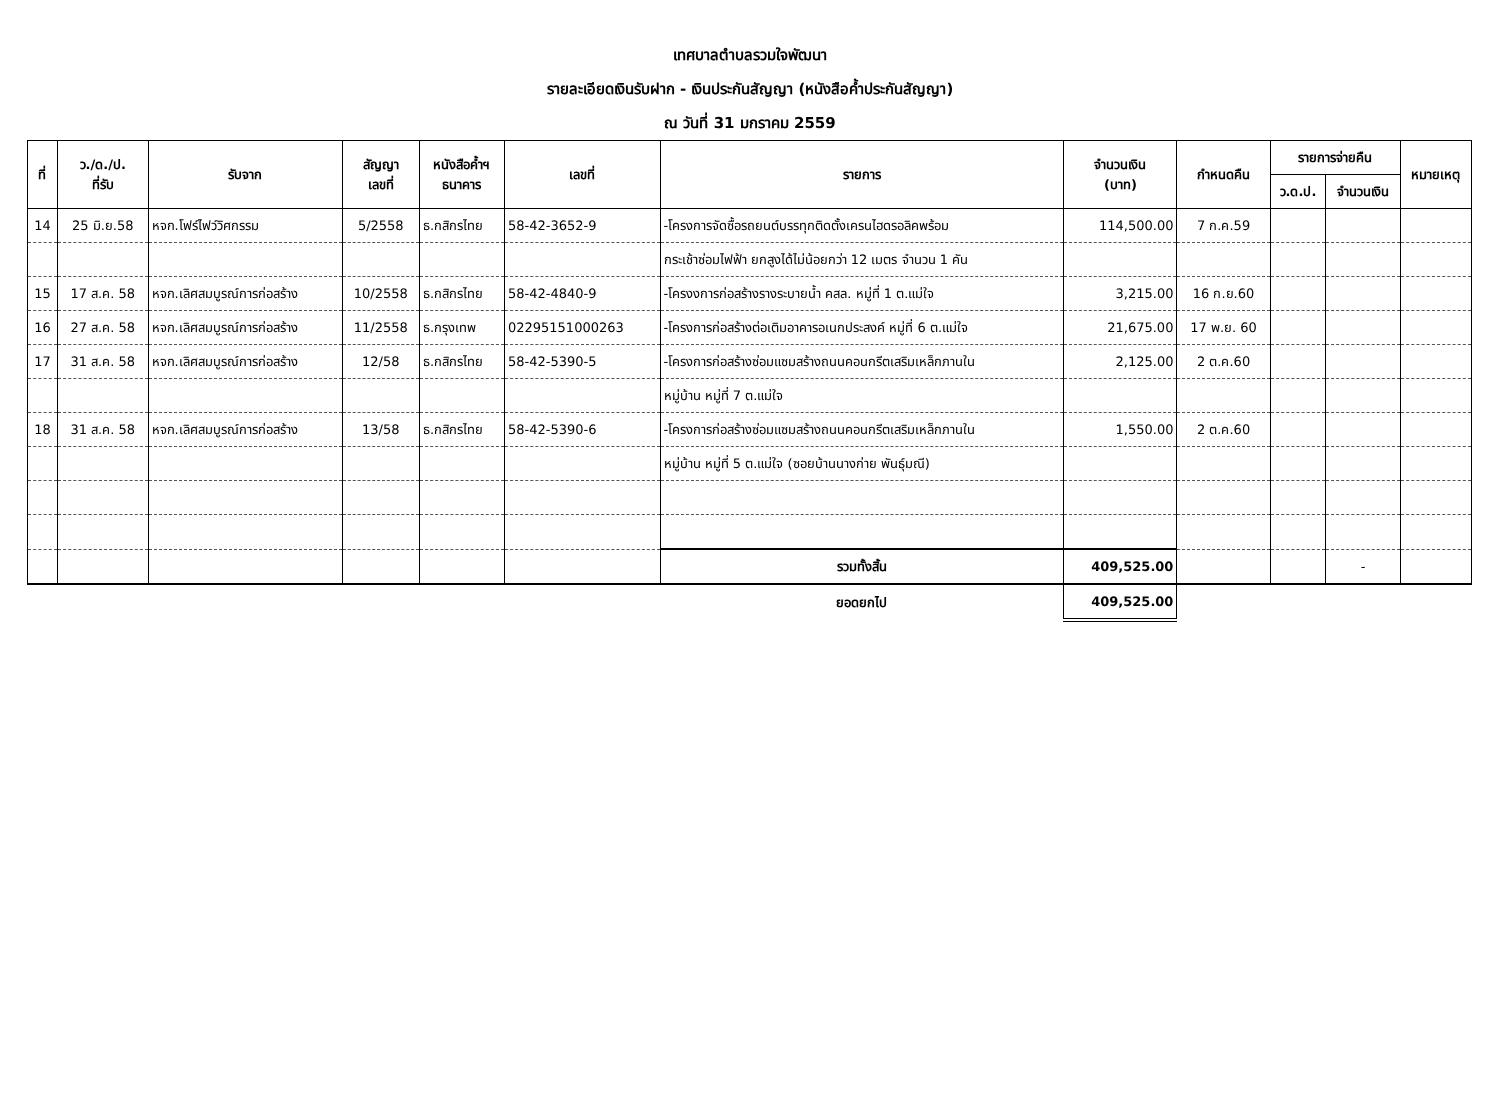เทศบาลตำบลรวมใจพัฒนา
รายละเอียดเงินรับฝาก - เงินประกันสัญญา (หนังสือค้ำประกันสัญญา)
ณ วันที่ 31 มกราคม 2559
| ที่ | ว./ด./ป. ที่รับ | รับจาก | สัญญา เลขที่ | หนังสือค้ำฯ ธนาคาร | เลขที่ | รายการ | จำนวนเงิน (บาท) | กำหนดคืน | รายการจ่ายคืน | | หมายเหตุ |
| --- | --- | --- | --- | --- | --- | --- | --- | --- | --- | --- | --- |
| | | | | | | | | | ว.ด.ป. | จำนวนเงิน | |
| 14 | 25 มิ.ย.58 | หจก.โฟร์ไฟว์วิศกรรม | 5/2558 | ธ.กสิกรไทย | 58-42-3652-9 | -โครงการจัดซื้อรถยนต์บรรทุกติดตั้งเครนไฮดรอลิคพร้อม | 114,500.00 | 7 ก.ค.59 | | | |
| | | | | | | กระเช้าซ่อมไฟฟ้า ยกสูงได้ไม่น้อยกว่า 12 เมตร จำนวน 1 คัน | | | | | |
| 15 | 17 ส.ค. 58 | หจก.เลิศสมบูรณ์การก่อสร้าง | 10/2558 | ธ.กสิกรไทย | 58-42-4840-9 | -โครงงการก่อสร้างรางระบายน้ำ คสล. หมู่ที่ 1 ต.แม่ใจ | 3,215.00 | 16 ก.ย.60 | | | |
| 16 | 27 ส.ค. 58 | หจก.เลิศสมบูรณ์การก่อสร้าง | 11/2558 | ธ.กรุงเทพ | 02295151000263 | -โครงการก่อสร้างต่อเติมอาคารอเนกประสงค์ หมู่ที่ 6 ต.แม่ใจ | 21,675.00 | 17 พ.ย. 60 | | | |
| 17 | 31 ส.ค. 58 | หจก.เลิศสมบูรณ์การก่อสร้าง | 12/58 | ธ.กสิกรไทย | 58-42-5390-5 | -โครงการก่อสร้างซ่อมแซมสร้างถนนคอนกรีตเสริมเหล็กภานใน | 2,125.00 | 2 ต.ค.60 | | | |
| | | | | | | หมู่บ้าน หมู่ที่ 7 ต.แม่ใจ | | | | | |
| 18 | 31 ส.ค. 58 | หจก.เลิศสมบูรณ์การก่อสร้าง | 13/58 | ธ.กสิกรไทย | 58-42-5390-6 | -โครงการก่อสร้างซ่อมแซมสร้างถนนคอนกรีตเสริมเหล็กภานใน | 1,550.00 | 2 ต.ค.60 | | | |
| | | | | | | หมู่บ้าน หมู่ที่ 5 ต.แม่ใจ (ซอยบ้านนางก่าย พันธุ์มณี) | | | | | |
| | | | | | | รวมทั้งสิ้น | 409,525.00 | | | - | |
| | | | | | | ยอดยกไป | 409,525.00 | | | | |